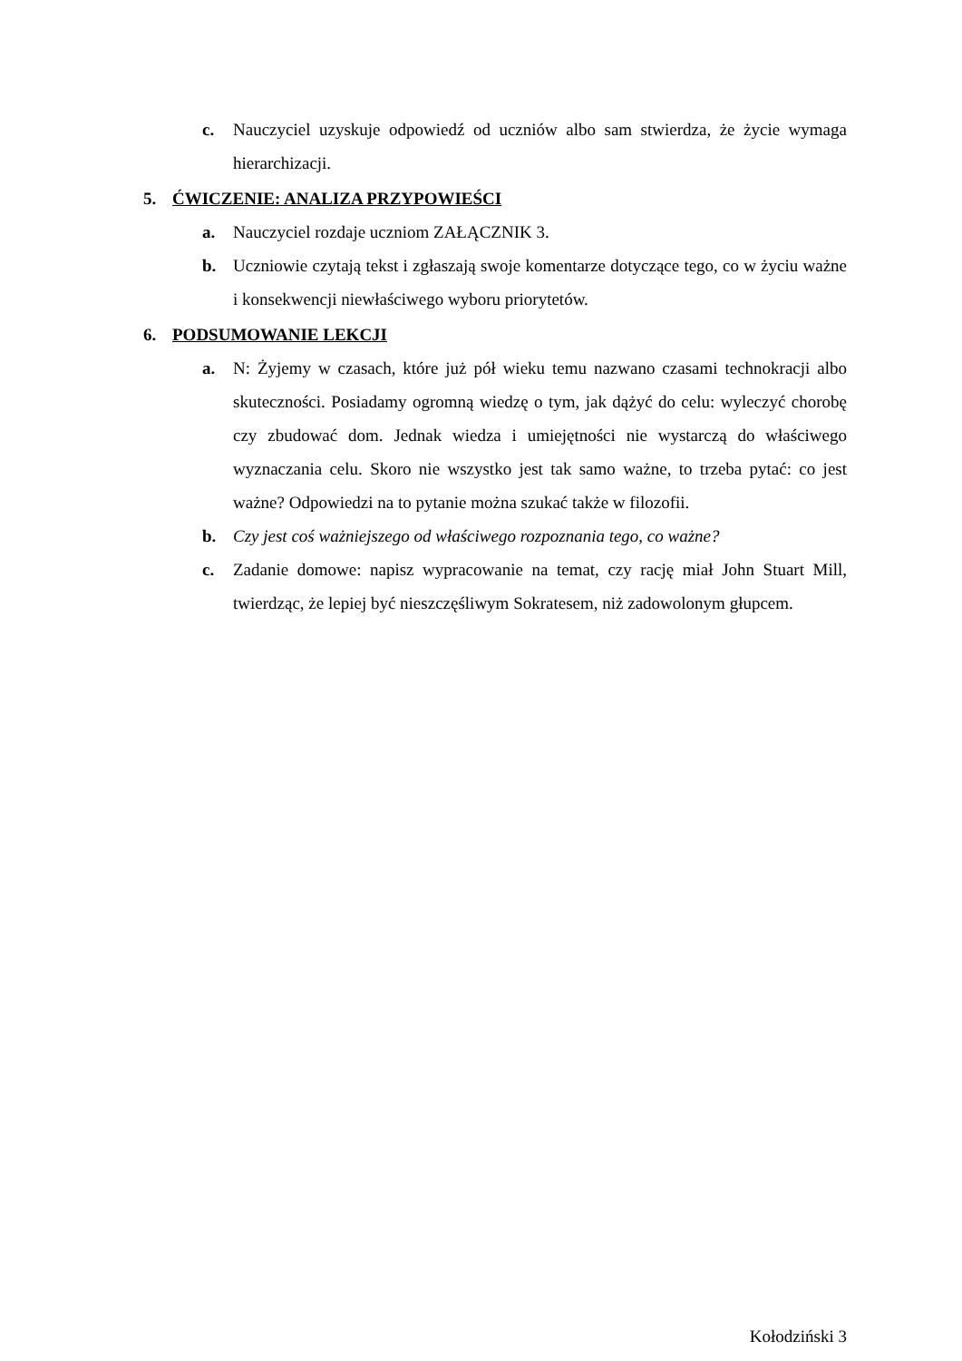c. Nauczyciel uzyskuje odpowiedź od uczniów albo sam stwierdza, że życie wymaga hierarchizacji.
5. ĆWICZENIE: ANALIZA PRZYPOWIEŚCI
a. Nauczyciel rozdaje uczniom ZAŁĄCZNIK 3.
b. Uczniowie czytają tekst i zgłaszają swoje komentarze dotyczące tego, co w życiu ważne i konsekwencji niewłaściwego wyboru priorytetów.
6. PODSUMOWANIE LEKCJI
a. N: Żyjemy w czasach, które już pół wieku temu nazwano czasami technokracji albo skuteczności. Posiadamy ogromną wiedzę o tym, jak dążyć do celu: wyleczyć chorobę czy zbudować dom. Jednak wiedza i umiejętności nie wystarczą do właściwego wyznaczania celu. Skoro nie wszystko jest tak samo ważne, to trzeba pytać: co jest ważne? Odpowiedzi na to pytanie można szukać także w filozofii.
b. Czy jest coś ważniejszego od właściwego rozpoznania tego, co ważne?
c. Zadanie domowe: napisz wypracowanie na temat, czy rację miał John Stuart Mill, twierdząc, że lepiej być nieszczęśliwym Sokratesem, niż zadowolonym głupcem.
Kołodziński 3